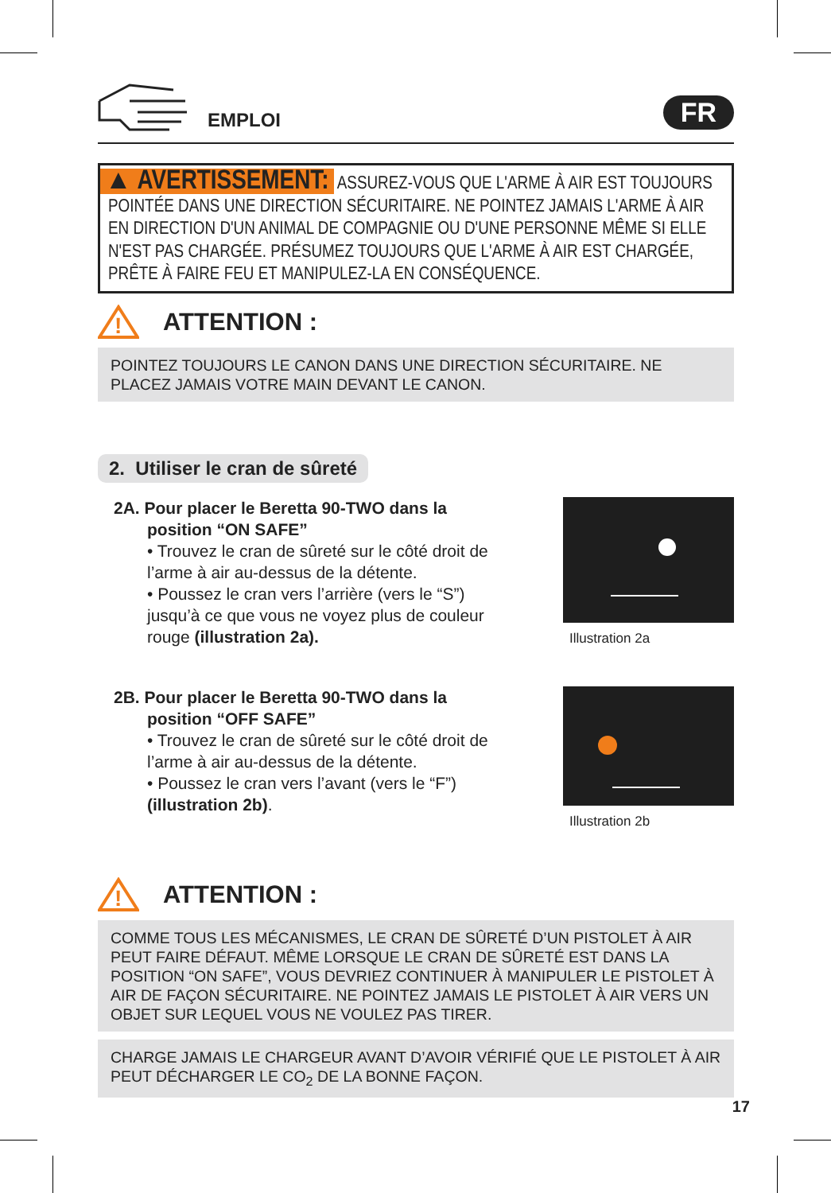EMPLOI
FR
▲ AVERTISSEMENT: ASSUREZ-VOUS QUE L'ARME À AIR EST TOUJOURS POINTÉE DANS UNE DIRECTION SÉCURITAIRE. NE POINTEZ JAMAIS L'ARME À AIR EN DIRECTION D'UN ANIMAL DE COMPAGNIE OU D'UNE PERSONNE MÊME SI ELLE N'EST PAS CHARGÉE. PRÉSUMEZ TOUJOURS QUE L'ARME À AIR EST CHARGÉE, PRÊTE À FAIRE FEU ET MANIPULEZ-LA EN CONSÉQUENCE.
!
ATTENTION :
POINTEZ TOUJOURS LE CANON DANS UNE DIRECTION SÉCURITAIRE. NE PLACEZ JAMAIS VOTRE MAIN DEVANT LE CANON.
2. Utiliser le cran de sûreté
2A. Pour placer le Beretta 90-TWO dans la
position “ON SAFE”
• Trouvez le cran de sûreté sur le côté droit de l’arme à air au-dessus de la détente.
• Poussez le cran vers l’arrière (vers le “S”) jusqu’à ce que vous ne voyez plus de couleur rouge (illustration 2a).
Illustration 2a
2B. Pour placer le Beretta 90-TWO dans la
position “OFF SAFE”
• Trouvez le cran de sûreté sur le côté droit de l’arme à air au-dessus de la détente.
• Poussez le cran vers l’avant (vers le “F”) (illustration 2b).
Illustration 2b
!
ATTENTION :
COMME TOUS LES MÉCANISMES, LE CRAN DE SÛRETÉ D’UN PISTOLET À AIR PEUT FAIRE DÉFAUT. MÊME LORSQUE LE CRAN DE SÛRETÉ EST DANS LA POSITION “ON SAFE”, VOUS DEVRIEZ CONTINUER À MANIPULER LE PISTOLET À AIR DE FAÇON SÉCURITAIRE. NE POINTEZ JAMAIS LE PISTOLET À AIR VERS UN OBJET SUR LEQUEL VOUS NE VOULEZ PAS TIRER.
CHARGE JAMAIS LE CHARGEUR AVANT D’AVOIR VÉRIFIÉ QUE LE PISTOLET À AIR PEUT DÉCHARGER LE CO<sub>2</sub> DE LA BONNE FAÇON.
17